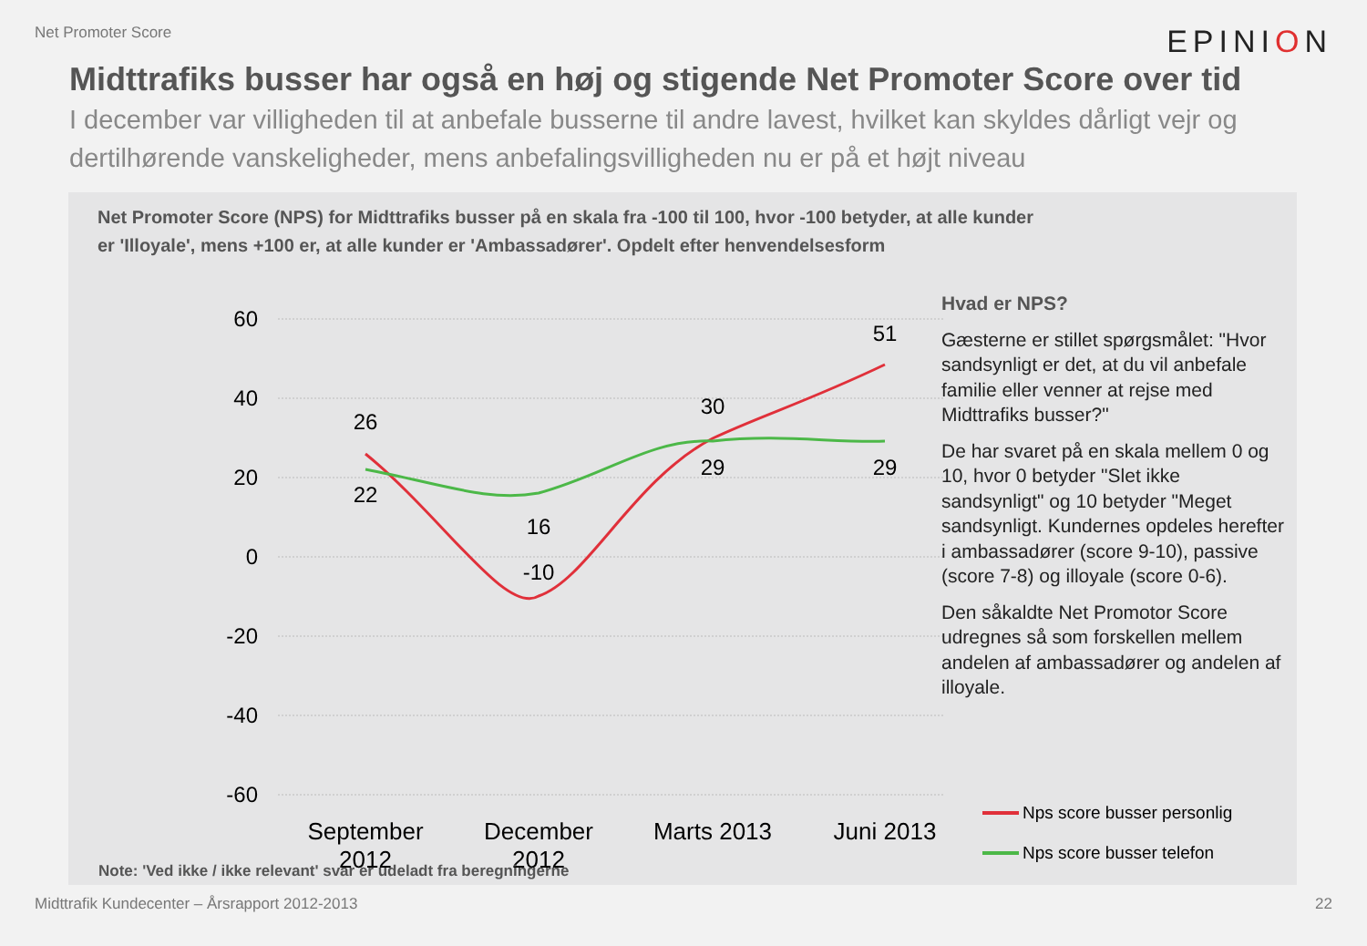Net Promoter Score
EPINION
Midttrafiks busser har også en høj og stigende Net Promoter Score over tid
I december var villigheden til at anbefale busserne til andre lavest, hvilket kan skyldes dårligt vejr og dertilhørende vanskeligheder, mens anbefalingsvilligheden nu er på et højt niveau
Net Promoter Score (NPS) for Midttrafiks busser på en skala fra -100 til 100, hvor -100 betyder, at alle kunder er 'Illoyale', mens +100 er, at alle kunder er 'Ambassadører'. Opdelt efter henvendelsesform
60
40
20
0
-20
-40
-60
26
22
16
-10
30
29
51
29
September
2012
December
2012
Marts 2013
Juni 2013
Hvad er NPS?
Gæsterne er stillet spørgsmålet: "Hvor sandsynligt er det, at du vil anbefale familie eller venner at rejse med Midttrafiks busser?"
De har svaret på en skala mellem 0 og 10, hvor 0 betyder "Slet ikke sandsynligt" og 10 betyder "Meget sandsynligt. Kundernes opdeles herefter i ambassadører (score 9-10), passive (score 7-8) og illoyale (score 0-6).
Den såkaldte Net Promotor Score udregnes så som forskellen mellem andelen af ambassadører og andelen af illoyale.
Nps score busser personlig
Nps score busser telefon
Note: 'Ved ikke / ikke relevant' svar er udeladt fra beregningerne
Midttrafik Kundecenter – Årsrapport 2012-2013 22